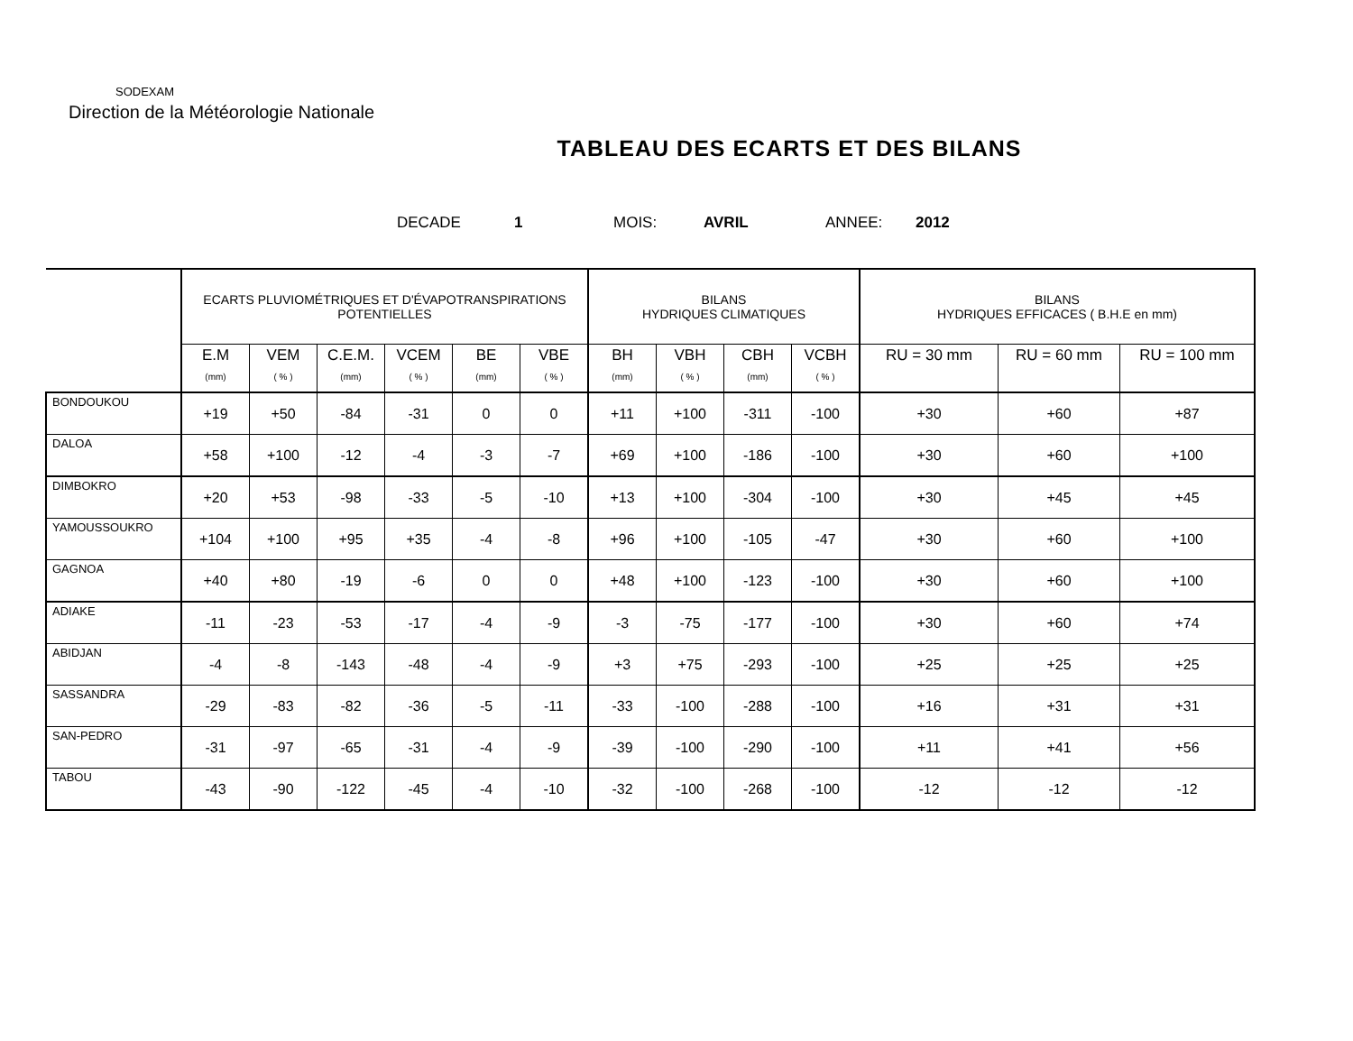SODEXAM
Direction de la Météorologie Nationale
TABLEAU DES ECARTS ET DES BILANS
DECADE 1 MOIS: AVRIL ANNEE: 2012
| | ECARTS PLUVIOMÉTRIQUES ET D'ÉVAPOTRANSPIRATIONS POTENTIELLES | | | | | | BILANS HYDRIQUES CLIMATIQUES | | | | BILANS HYDRIQUES EFFICACES ( B.H.E en mm) | | |
| --- | --- | --- | --- | --- | --- | --- | --- | --- | --- | --- | --- | --- | --- |
| | E.M (mm) | VEM ( % ) | C.E.M. (mm) | VCEM ( % ) | BE (mm) | VBE ( % ) | BH (mm) | VBH ( % ) | CBH (mm) | VCBH ( % ) | RU = 30 mm | RU = 60 mm | RU = 100 mm |
| BONDOUKOU | +19 | +50 | -84 | -31 | 0 | 0 | +11 | +100 | -311 | -100 | +30 | +60 | +87 |
| DALOA | +58 | +100 | -12 | -4 | -3 | -7 | +69 | +100 | -186 | -100 | +30 | +60 | +100 |
| DIMBOKRO | +20 | +53 | -98 | -33 | -5 | -10 | +13 | +100 | -304 | -100 | +30 | +45 | +45 |
| YAMOUSSOUKRO | +104 | +100 | +95 | +35 | -4 | -8 | +96 | +100 | -105 | -47 | +30 | +60 | +100 |
| GAGNOA | +40 | +80 | -19 | -6 | 0 | 0 | +48 | +100 | -123 | -100 | +30 | +60 | +100 |
| ADIAKE | -11 | -23 | -53 | -17 | -4 | -9 | -3 | -75 | -177 | -100 | +30 | +60 | +74 |
| ABIDJAN | -4 | -8 | -143 | -48 | -4 | -9 | +3 | +75 | -293 | -100 | +25 | +25 | +25 |
| SASSANDRA | -29 | -83 | -82 | -36 | -5 | -11 | -33 | -100 | -288 | -100 | +16 | +31 | +31 |
| SAN-PEDRO | -31 | -97 | -65 | -31 | -4 | -9 | -39 | -100 | -290 | -100 | +11 | +41 | +56 |
| TABOU | -43 | -90 | -122 | -45 | -4 | -10 | -32 | -100 | -268 | -100 | -12 | -12 | -12 |